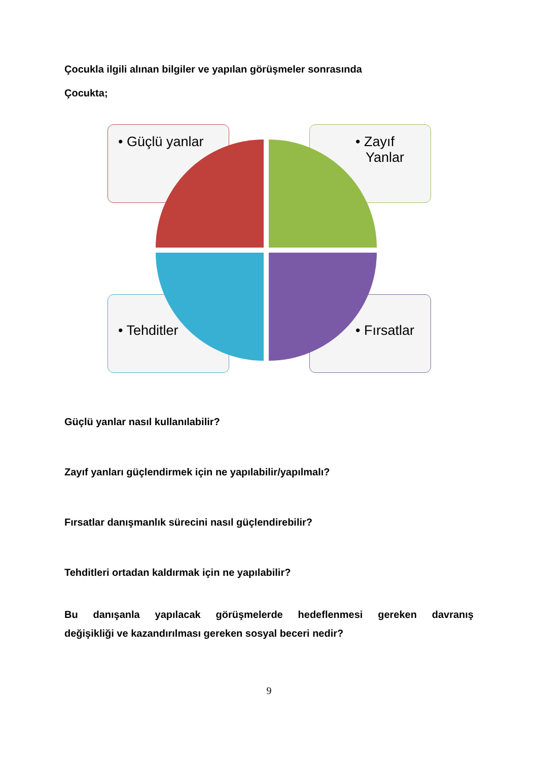Çocukla ilgili alınan bilgiler ve yapılan görüşmeler sonrasında
Çocukta;
• Güçlü yanlar • Zayıf Yanlar
• Tehditler • Fırsatlar
Güçlü yanlar nasıl kullanılabilir?
Zayıf yanları güçlendirmek için ne yapılabilir/yapılmalı?
Fırsatlar danışmanlık sürecini nasıl güçlendirebilir?
Tehditleri ortadan kaldırmak için ne yapılabilir?
Bu danışanla yapılacak görüşmelerde hedeflenmesi gereken davranış
değişikliği ve kazandırılması gereken sosyal beceri nedir?
9